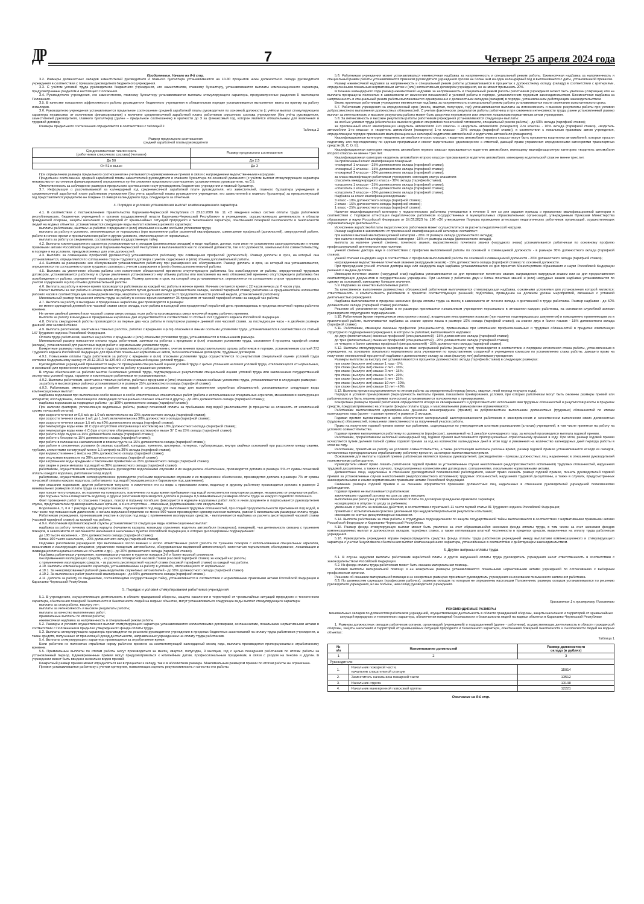ДР
7
Четверг 25 апреля 2024 года
Продолжение. Начало на 6-й стр.
3.2. Размеры должностных окладов заместителей руководителя и главного бухгалтера устанавливаются на 10-30 процентов ниже должностного оклада руководителя учреждения в соответствии с приказом руководителя бюджетного учреждения.
3.3. С учётом условий труда руководителю бюджетного учреждения, его заместителям, главному бухгалтеру, устанавливаются выплаты компенсационного характера, предусмотренные разделом 4 настоящего Положения.
3.4. Руководителю учреждения, его заместителям, главному бухгалтеру устанавливаются выплаты стимулирующего характера, предусмотренные разделом 5 настоящего Положения.
3.5. В качестве показателя эффективности работы руководителя бюджетного учреждения в обязательном порядке устанавливается выполнение квоты по приему на работу инвалидов.
3.6. Руководителю учреждения устанавливается предельное соотношение средней заработной платы руководителя по основной должности (с учётом выплат стимулирующего характера независимо от источников финансирования) к величине среднемесячной заработной платы работников списочного состава учреждения (без учёта руководителя, заместителей руководителя, главного бухгалтера) (далее – предельное соотношение) в кратности до 3 за финансовый год, которое является обязательным для включения в трудовой договор.
Размеры предельного соотношения определяются в соответствии с таблицей 2.
Таблица 2
Размер предельного соотношения
средней заработной платы руководителя
| Среднесписочная численность (работников списочного состава) (человек) | Размер предельного соотношения |
| --- | --- |
| До 50 | До 2,5 |
| От 51 и выше | До 3 |
При определении размера предельного соотношения не учитываются единовременные премии в связи с награждением ведомственными наградами.
Предельное соотношение средней заработной платы заместителей руководителя и главного бухгалтера по основной должности (с учётом выплат стимулирующего характера независимо от источников финансирования) определяется путём снижения предельного соотношения, установленного руководителю, на 0,5.
Ответственность за соблюдение размеров предельного соотношения несут руководитель бюджетного учреждения и главный бухгалтер.
3.7. Информация о рассчитываемой за календарный год среднемесячной заработной плате руководителя, его заместителей, главного бухгалтера учреждения и среднемесячной заработной плате работников учреждения (без учета заработной платы руководителя учреждения, его заместителей и главного бухгалтера) за предшествующий год представляется учредителю не позднее 15 января календарного года, следующего за отчетным.
4. Порядок и условия установления выплат компенсационного характера
4.1. В соответствии с постановлением Правительства Карачаево-Черкесской Республики от 23.10.2009 № 11 «О введении новых систем оплаты труда работников республиканских, бюджетных учреждений и органов государственной власти Карачаево-Черкесской Республики» в учреждениях, осуществляющих деятельность в области гражданской обороны, защиты населения и территорий от чрезвычайных ситуаций природного и техногенного характера, обеспечения пожарной безопасности и безопасности людей на водных объектах, устанавливаются следующие виды выплат компенсационного характера:
выплаты работникам, занятым на работах с вредными и (или) опасными и иными особыми условиями труда;
выплаты за работу в условиях, отклоняющихся от нормальных (при выполнении работ различной квалификации, совмещение профессий (должностей), сверхурочной работе, работе в ночное время и при выполнении работ в других условиях, отклоняющихся от нормальных;
выплата за работу со сведениями, составляющими государственную тайну.
4.2. Выплаты компенсационного характера устанавливаются к окладам (должностным окладам) в виде надбавок, доплат, если иное не установлено законодательными и иными правовыми актами Российской Федерации и Карачаево-Черкесской Республики и выплачиваются как по основной должности, так и по должности, занимаемой по совместительству, в порядке и на условиях, предусмотренных для этих должностей.
4.3. Выплата за совмещение профессий (должностей) устанавливается работнику при совмещении профессий (должностей). Размер доплаты и срок, на который она устанавливается, определяются по соглашению сторон трудового договора с учетом содержания и (или) объема дополнительной работы.
4.4. Выплата за расширение зон обслуживания устанавливается работнику при расширении зон обслуживания. Размер доплаты и срок, на который она устанавливается, определяются по соглашению сторон трудового договора с учетом содержания и (или) объема дополнительной работы.
4.5. Выплата за увеличение объема работы или исполнения обязанностей временно отсутствующего работника без освобождения от работы, определенной трудовым договором, устанавливается работнику в случае увеличения установленного ему объема работы или возложения на него обязанностей временно отсутствующего работника без освобождения от работы, определенной трудовым договором. Размер доплаты и срок, на который она устанавливается, определяется по соглашению сторон трудового договора с учетом содержания и (или) объема дополнительной работы.
4.6. Выплата за работу в ночное время производится работникам за каждый час работы в ночное время. Ночным считается время с 22 часов вечера до 6 часов утра.
Расчет выплаты за час работы в ночное время определяется путем деления оклада (должностного оклада, часовой тарифной ставки) работника на среднемесячное количество рабочих часов в соответствующем календарном месяце, квартале или году в зависимости от продолжительности рабочей недели, установленной работнику.
Минимальный размер повышения оплаты труда за работу в ночное время составляет 35 процентов от часовой тарифной ставки за каждый час работы.
4.7. Выплата за работу в выходные и праздничные нерабочие дни производится в размере:
не менее одинарной дневной или часовой ставки сверх оклада, если работа в выходной или праздничный нерабочий день производилась в пределах месячной нормы рабочего времени.
Не менее двойной дневной или часовой ставки сверх оклада, если работа производилась сверх месячной нормы рабочего времени.
Выплата за работу в выходные и праздничные нерабочие дни осуществляется в соответствии со статьей 153 Трудового кодекса Российской Федерации.
4.8. Оплата сверхурочной работы производится за первые два часа работы в полуторном размере дневной или часовой ставки, за последующие часы - в двойном размере дневной или часовой ставки.
4.9. Выплата работникам, занятым на тяжелых работах, работах с вредными и (или) опасными и иными особыми условиями труда, устанавливаются в соответствии со статьей 147 Трудового кодекса Российской Федерации.
Оплата труда работников, занятых на работах с вредными и (или) опасными условиями труда, устанавливается в повышенном размере.
Минимальный размер повышения оплаты труда работникам, занятым на работах с вредными и (или) опасными условиями труда, составляет 4 процента тарифной ставки (оклада), установленной для различных видов работ с нормальными условиями труда.
Конкретные размеры повышения оплаты труда устанавливаются работодателем с учетом мнения представительного органа работников в порядке, установленном статьей 372 Трудового кодекса Российской Федерации для принятия локальных нормативных актов, либо коллективным договором, трудовым договором.
4.9.1. Повышение оплаты труда работников за работу с вредными и (или) опасными условиями труда осуществляется по результатам специальной оценки условий труда согласно Федеральному закону от 28.12.2013 № 426-ФЗ «О специальной оценке условий труда».
Руководителями учреждений принимаются меры по проведению специальной оценки условий труда с целью уточнения наличия условий труда, отклоняющихся от нормальных, и оснований для применения компенсационных выплат за работу в указанных условиях.
В случае обеспечения на рабочих местах безопасных условий труда, подтвержденных результатами специальной оценки условий труда или заключением государственной экспертизы условий труда, гарантии и компенсации работникам не устанавливаются.
4.9.2. Выплаты работникам, занятым на тяжелых работах, работах с вредными и (или) опасными и иными особыми условиями труда, устанавливаются в следующих размерах:
за работу в высокогорных районах устанавливается в размере 25% должностного оклада (тарифной ставки).
4.9.3. Работникам, имеющим допуски к работе под водой и спускающимся под воду для выполнения служебных обязанностей, устанавливается следующие виды компенсационных выплат:
надбавка водолазам при выполнении особо важных и особо ответственных спасательных работ (работа с использованием специальных агрегатов, механизмов и изолирующих аппаратов; обследование, локализация и ликвидация потенциально опасных объектов и другое) - до 20% должностного оклада (тарифной ставки);
надбавка водолазам за подводные работы - до 100% должностного оклада (тарифной ставки);
При наличии факторов, усложняющих водолазные работы, размер почасовой оплаты за пребывание под водой увеличивается (в процентах за сложность от исчисленной суммы почасовой оплаты):
при скорости течения от 0,5 м/с до 1,0 м/с включительно на 20% должностного оклада (тарифной ставки);
при скорости течения свыше 1 м/с до 1,5 м/с включительно на 30% должностного оклада (тарифной ставки);
при скорости течения свыше 1,5 м/с на 40% должностного оклада (тарифной ставки);
при температуре воды ниже 10 С (при отсутствии обогревающих костюмов) на 10% должностного оклада (тарифной ставки);
при температуре воды ниже 4 С (при отсутствии обогревающих костюмов) и выше 37 С на 25% оклада (тарифной ставки);
при работе подо льдом на 15% должностного оклада (тарифной ставки);
при работе с беседки на 15% должностного оклада (тарифной ставки);
при работе в галошах на захламленном и вязком грунте на 15% должностного оклада (тарифной ставки);
при работе в стесненных условиях (в отсеках кораблей, колодцах, туннелях, цистернах, потернах, трубопроводах, внутри свайных оснований при расстоянии между сваями, трубами, элементами конструкций менее 1,5 метров) на 30% оклада (тарифной ставки);
при видимости менее 1 метра на 20% должностного оклада (тарифной ставки);
при отсутствии видимости на 30% должностного оклада (тарифной ставки);
при загрязнении воды вредными и токсичными примесями на 25% должностного оклада (тарифной ставки);
при сварке и резке металла под водой на 30% должностного оклада (тарифной ставки).
работникам, осуществившим непосредственное руководство водолазными спусками и их медицинское обеспечение, производится доплата в размере 5% от суммы почасовой оплаты каждого водолаза, работавшего под водой;
работникам, осуществившим непосредственное руководство учебными водолазными спусками и их медицинское обеспечение, производится доплата в размере 7% от суммы почасовой оплаты каждого водолаза, работавшего под водой (находившегося в барокамере под давлением);
при спасании водолазом, другим работником тонущего и извлечении его из воды с признаками жизни, водолазу и другому работнику производится доплата в размере 2 минимальных размеров оплаты труда за каждого спасенного;
при поиске тел утонувших, их подъеме на поверхность, извлечении из воды время пребывания под водой исчисляется в полуторном размере, независимо от результатов работ;
при подъеме тел на поверхность водолазу и другим работникам производится доплата в размере 0,5 минимальных размеров оплаты труда за каждого поднятого погибшего.
Факт проведения работ по спасанию тонущих, поиску и подъему погибших фиксируется в журнале водолазных работ либо в ином документе и подписывается руководителем спуска, представителем правоохранительных органов, а в его отсутствие - спасенным, родственниками или свидетелями.
Водолазам 4, 5, 6 и 7 разряда и другим работникам, спускающимся под воду для выполнения трудовых обязанностей, при общей продолжительности пребывания под водой, в том числе под повышенным давлением, с начала водолазной практики не менее 500 часов производится единовременная выплата, равная 5 минимальным размерам оплаты труда.
Работникам учреждения, принимавшим участие в спусках под воду с применением изолирующих средств, - выплачивается надбавка из расчета десятикратной часовой ставки (часовой тарифной ставки) за каждый час работы.
4.9.4. Работникам противопожарной службы устанавливаются следующие виды компенсационных выплат:
надбавка за работу личному составу караула (начальник караула, командир отделения, водитель автомобиля (пожарного), пожарный), чья деятельность связана с тушением пожаров, в зависимости от численности населения в населенных пунктах Российской Федерации, в которых дислоцированы подразделения:
до 100 тысяч населения, - 15% должностного оклада (тарифной ставки);
более 100 тысяч населения, - 20% должностного оклада (тарифной ставки).
Надбавка работникам учреждения при выполнении особо важных и особо ответственных работ (работа по тушению пожаров с использованием специальных агрегатов, механизмов и изолирующих аппаратов; управление пожарным автомобилем, оборудованным выдвижной автолестницей, коленчатым подъемником; обследование, локализация и ликвидация потенциально опасных объектов и др.) - до 20% должностного оклада (тарифной ставки).
Надбавка работникам учреждения, принимавшим участие в тушении пожаров 2-й и более высокой сложности:
без применения изолирующих средств, - из расчета пятикратной часовой ставки (часовой тарифной ставки) за каждый час работы;
с применением изолирующих средств, - из расчета десятикратной часовой ставки (часовой тарифной ставки) за каждый час работы.
4.10. Выплаты компенсационного характера, устанавливаемые за работу в условиях, отклоняющихся от нормальных:
4.10.1. За ненормированный рабочий день водителям служебных автомобилей - до 50% должностного оклада (тарифной ставки).
4.10.2. За выполнение работ различной квалификации - до 50% должностного оклада (тарифной ставки).
4.11. Доплата за работу со сведениями, составляющими государственную тайну, устанавливается в соответствии с нормативными правовыми актами Российской Федерации и Карачаево-Черкесской Республики.
5. Порядок и условия стимулирования работников учреждения
5.1. В учреждениях, осуществляющих деятельность в области гражданской обороны, защиты населения и территорий от чрезвычайных ситуаций природного и техногенного характера, обеспечения пожарной безопасности и безопасности людей на водных объектах, могут устанавливаться следующие виды выплат стимулирующего характера:
выплаты за стаж работы, выслугу лет;
выплаты за интенсивность и высокие результаты работы;
выплаты за качество выполняемых работ;
премиальные выплаты по итогам работы;
ежемесячная надбавка за напряженность и специальный режим работы.
5.2. Размеры и условия осуществления выплат стимулирующего характера устанавливаются коллективными договорами, соглашениями, локальными нормативными актами в соответствии с Положением в пределах утвержденного фонда оплаты труда.
5.3. Выплаты стимулирующего характера производятся по решению руководителя учреждения в пределах бюджетных ассигнований на оплату труда работников учреждения, а также средств, полученных от приносящей доход деятельности, направленных учреждением на оплату труда работников.
5.4. Выплаты стимулирующего характера производятся за отработанное время.
Если работник не полностью отработал норму рабочего времени за соответствующий календарный месяц года, выплата производится пропорционально отработанному времени.
5.5. Премиальные выплаты по итогам работы могут производиться за месяц, квартал, полугодие, 9 месяцев, год с целью поощрения работников по итогам работы за установленный период. Единовременные премии могут предусматриваться к юбилейным датам, профессиональным праздникам, в связи с уходом на пенсию и другие. В учреждении может быть введено несколько видов премий.
Конкретный размер премии может определяться как в процентах к окладу, так и в абсолютном размере. Максимальным размером премии по итогам работы не ограничена.
Премия устанавливается работнику с учетом критериев, позволяющих оценить результативность и качество его работы.
5.6. Работникам учреждения может устанавливаться ежемесячная надбавка за напряженность и специальный режим работы. Ежемесячная надбавка за напряженность и специальный режим работы устанавливается приказом руководителя учреждения сроком не более чем на один календарный год и выплачивается с даты, установленной приказом.
Размер ежемесячной надбавки за напряженность и специальный режим работы устанавливается в процентах к должностному окладу (окладу) в соответствии с критериями, определенными локальным нормативным актом и (или) коллективным договором учреждения, но не может превышать 20%.
В течение календарного года размер ежемесячной надбавки за напряженность и специальный режим работы работникам учреждения может быть увеличен (сокращен) или ее выплата прекращена полностью в зависимости от изменения показателей и условий работы в порядке, установленном трудовым законодательством. Ежемесячная надбавка за напряженность и специальный режим работы выплачивается одновременно с должностным окладом (окладом) в порядке, установленном действующим законодательством.
Вновь принятым работникам учреждения ежемесячная надбавка за напряженность и специальный режим работы устанавливается после окончания испытательного срока.
5.7. Работникам учреждения на определенный срок (месяц, квартал, полугодие, год) устанавливаются выплаты за интенсивность и высокие результаты работы при условии добросовестного выполнения должностных обязанностей. С учетом фактических результатов работы работника и при снижении интенсивности труда, ранее установленный размер выплат за интенсивность и высокие результаты работы может быть досрочно пересмотрен или отменен локальным нормативным актом учреждения.
5.8. За интенсивность и высокие результаты работы работникам учреждения устанавливаются следующие выплаты:
за особые условия труда (обеспечение высокого уровня оперативно-технической готовности, специальный режим работы) - до 50% оклада (тарифной ставки);
за присвоенный класс квалификации «водитель автомобиля 2-го класса» и «водитель автомобиля (пожарного) 2-го класса» - 10% оклада (тарифной ставки), «водитель автомобиля 1-го класса» и «водитель автомобиля (пожарного) 1-го класса» - 25% оклада (тарифной ставки), в соответствии с локальным правовым актом учреждения, определяющим порядок присвоения квалификационных категорий водителям автомобилей и водителям автомобиля (пожарного).
Квалификационные категории «водитель автомобиля второго класса», «водитель автомобиля первого класса» могут быть присвоены водителям автомобилей, которые прошли подготовку или переподготовку по единым программам и имеют водительское удостоверение с отметкой, дающей право управления определенными категориями транспортных средств (B, C, D, E).
Квалификационная категория «водитель автомобиля первого класса» присваивается водителю автомобиля, имеющему квалификационную категорию «водитель автомобиля второго класса» не менее трех лет.
Квалификационная категория «водитель автомобиля второго класса» присваивается водителю автомобиля, имеющему водительский стаж не менее трех лет.
За присвоенный класс квалификации пожарным:
«пожарный 1 класса» - 25% должностного оклада (тарифной ставки);
«пожарный 2 класса» - 15% должностного оклада (тарифной ставки);
«пожарный 3 класса» - 10% должностного оклада (тарифной ставки);
за класс квалификации работникам учреждения, имеющим статус спасателя:
спасатель международного класса - 30% оклада (тарифной ставки);
«спасатель 1 класса» - 25% должностного оклада (тарифной ставки);
«спасатель 2 класса» - 15% должностного оклада (тарифной ставки);
«спасатель 3 класса» - 10% должностного оклада (тарифной ставки).
Надбавка за класс квалификации водолазам:
3 класс - 10% должностного оклада (тарифной ставки);
2 класс - 15% должностного оклада (тарифной ставки);
1 класс - 25% должностного оклада (тарифной ставки).
Наличие квалификационной категории у педагогического работника учитывается в течение 5 лет со дня издания приказа о присвоении квалификационной категории в соответствии с Порядком аттестации педагогических работников государственных и муниципальных образовательных организаций, утвержденным Приказом Министерства образования и науки Российской Федерации от 24.03.2023 № 196 «Об утверждении Порядка проведения аттестации педагогических работников организаций, осуществляющих образовательную деятельность».
Исчисление заработной платы педагогических работников может осуществляться из расчета педагогической нагрузки.
Размер надбавки в зависимости от присвоенной квалификационной категории составляет:
при наличии высшей квалификационной категории - 20% от размера оклада (должностного оклада);
при наличии первой квалификационной категории - 15% от размера оклада (должностного оклада).
выплата за наличие ученой степени, почетного звания, ведомственного почетного звания (нагрудного знака) устанавливается работникам по основному профилю профессиональной деятельности при наличии:
ученой степени доктора наук в соответствии с профилем выполняемой работы по основной и совмещаемой должности - в размере 30% должностного оклада (тарифной ставки);
ученой степени кандидата наук в соответствии с профилем выполняемой работы по основной и совмещаемой должности - 20% должностного оклада (тарифной ставки);
награжденным ведомственным почетным званием (нагрудным знаком) - 15% должностного оклада (тарифной ставки) по основной должности.
При присуждении ученой степени доктора наук или кандидата наук надбавка устанавливается со дня принятия Министерством образования и науки Российской Федерации решения о выдаче диплома.
Имеющим почетное звание (нагрудный знак) надбавка устанавливается со дня присвоения почетного звания, награждения нагрудным знаком или со дня предоставления соответствующих документов в государственное учреждение. При наличии у работника двух и более почетных званий и (или) нагрудных знаков надбавка устанавливается по одному из оснований, имеющему большее значение.
5.9. Надбавка за качество выполняемых работ.
За качественное выполнение должностных обязанностей работникам выплачивается стимулирующая надбавка, основными условиями для установления которой являются: ответственность и компетентность работников в принятии соответствующих решений; подготовка, проведение на должном уровне мероприятий, связанных с уставной деятельностью учреждения.
Надбавка выплачивается в пределах экономии фонда оплаты труда за месяц в зависимости от личного вклада и достижений в труде работника. Размер надбавки - до 50% должностного оклада (тарифной ставки) работника.
Решение об установлении надбавки и ее размерах принимается начальником учреждения персонально в отношении каждого работника, на основании служебной записки руководителя структурного подразделения.
5.10. Работникам (кроме переводчиков иностранного языка), владеющим иностранными языками (при наличии подтверждающих документов) и повседневно применяющим их в практической работе, выплачивается надбавка за знание одного языка в размере 10% оклада (тарифной ставки), за знание двух и более языков - 15% должностного оклада (тарифной ставки).
5.11. Работникам, имеющим смежные профессии (специальности), применяемые при исполнении профессиональных и трудовых обязанностей в пределах компетенции структурного подразделения учреждения, в котором он работает, выплачивается надбавка:
до двух (включительно) смежных профессий (специальностей) - 15% должностного оклада (тарифной ставки);
до трех (включительно) смежных профессий (специальностей) - 20% должностного оклада (тарифной ставки);
от четырех и более смежных профессий (специальностей) - 25% должностного оклада (тарифной ставки).
5.12. Выплаты стимулирующего характера за стаж непрерывной работы (выслугу лет) производится в соответствии с порядком исчисления стажа работы, установленным в учреждении, на основании локального нормативного акта учреждения по представлению созданной в учреждении комиссии по установлению стажа работы, дающего право на получение ежемесячной процентной надбавки к должностному окладу за стаж (выслугу лет) работникам учреждения.
Размеры выплаты за выслугу лет устанавливаются в процентах должностного оклада (тарифной ставки) в следующих размерах:
при стаже (выслуге лет) свыше 1 года - 5%;
при стаже (выслуге лет) свыше 2 лет - 10%;
при стаже (выслуге лет) свыше 3 лет - 15%;
при стаже (выслуге лет) свыше 4 лет - 20%;
при стаже (выслуге лет) свыше 5 лет - 25%;
при стаже (выслуге лет) свыше 10 лет - 30%;
при стаже (выслуге лет) свыше 15 лет - 40%.
5.13. Выплата премии осуществляется по итогам работы за определенный период (месяц, квартал, иной период текущего года).
Порядок и условия премирования (периодичность выплаты премии, показатели премирования, условия, при которых работникам могут быть снижены размеры премий или работники могут быть лишены премии полностью) устанавливаются положениями о премировании.
Конкретные размеры премий работников определяются исходя из своевременного и добросовестного исполнения ими трудовых обязанностей и результатов работы в пределах средств, предусматриваемых на эти цели фондом оплаты труда, и максимальными размерами не ограничиваются.
Работникам выплачивается единовременное денежное вознаграждение (премия) за добросовестное выполнение должностных (трудовых) обязанностей по итогам календарного года (далее - годовая премия) в размере 2 окладов.
Годовая премия выплачивается в целях обеспечения материальной заинтересованности работников в своевременном и качественном выполнении своих должностных (трудовых) обязанностей, повышении ответственности за порученный участок работы.
Право на получение годовой премии имеют все работники, содержащиеся по утвержденным штатным расписаниям (штатам) учреждений, в том числе принятые на работу на условиях совместительства.
Годовая премия выплачивается работнику по должности (профессии), занимаемой на 1 декабря календарного года, за который производится выплата годовой премии.
Работникам, проработавшим неполный календарный год, годовая премия выплачивается пропорционально отработанному времени в году. При этом, размер годовой премии исчисляется путем деления полной суммы годовой премии за год на количество календарных дней в этом году и умножения на количество календарных дней периода работы в этом же году.
Работникам, принятым на работу на условиях совместительства, а также работающим неполное рабочее время, размер годовой премии устанавливается исходя из окладов, исчисленных пропорционально отработанному рабочему времени, за которое выплачивается премия.
Основанием для выплаты годовой премии работникам являются приказы руководителей, руководителям - приказы должностных лиц, наделенных в отношении руководителей полномочиями работодателя.
Руководители имеют право лишать работников годовой премии за установленные случаи неисполнения (недобросовестного исполнения) трудовых обязанностей, нарушения трудовой дисциплины, а также в случаях, предусмотренных коллективными договорами, соглашениями, локальными нормативными актами.
Должностные лица, наделенные в отношении руководителей полномочиями работодателя, имеют право снижать размер годовой премии, лишать руководителей годовой премии за установленные случаи неисполнения (недобросовестного исполнения) трудовых обязанностей, нарушения трудовой дисциплины, а также в случаях, предусмотренных законодательными и иными нормативными правовыми актами Российской Федерации.
Снижение размера годовой премии и ее лишение оформляется приказами должностных лиц, наделенных в отношении руководителей учреждений полномочиями работодателя.
Годовая премия не выплачивается работникам:
заключившим трудовой договор на срок до двух месяцев;
выполняющим работу на условиях почасовой оплаты по договорам гражданско-правового характера;
находящимся в отпуске по уходу за ребенком;
уволенным с работы за виновные действия, в соответствии с пунктами 5-11 части первой статьи 81 Трудового кодекса Российской Федерации;
принятым с испытательным сроком и уволенным при неудовлетворительном результате испытания;
имеющим не снятые дисциплинарные взыскания.
5.14. Выплата работникам за стаж работы в структурных подразделениях по защите государственной тайны выплачивается в соответствии с нормативными правовыми актами Российской Федерации и Карачаево-Черкесской Республики.
5.15. Размер фонда стимулирующих выплат может быть увеличен за счет образовавшейся экономии фонда оплаты труда, в том числе за счет экономии фондов компенсационных выплат и должностных окладов, тарифных ставок, а также оптимизации штатной численности в пределах средств, выделенных на оплату труда работников учреждения.
5.16. Руководитель учреждения вправе перераспределять средства фонда оплаты труда работников учреждений между выплатами компенсационного и стимулирующего характера с учетом безусловного обеспечения выплат компенсационного характера, установленных в соответствии с действующим законодательством.
6. Другие вопросы оплаты труда
6.1. В случае задержки выплаты работникам заработной платы и других нарушений оплаты труда руководитель учреждения несет ответственность в соответствии с законодательством Российской Федерации.
6.2. Из фонда оплаты труда работникам может быть оказана материальная помощь.
Условия выплаты материальной помощи и ее конкретные размеры устанавливаются локальными нормативными актами учреждений по согласованию с выборным профсоюзным органом.
Решение об оказании материальной помощи и ее конкретных размерах принимает руководитель учреждения на основании письменного заявления работника.
6.3. По должностям служащих (профессиям рабочих), размеры окладов по которым не определены настоящим Положением, размеры окладов устанавливаются по решению руководителя учреждения, но не больше, чем оклад руководителя учреждения.
Приложение 1 к примерному Положению
РЕКОМЕНДУЕМЫЕ РАЗМЕРЫ
минимальных окладов по должностям работников учреждений, осуществляющих деятельность в области гражданской обороны, защиты населения и территорий от чрезвычайных ситуаций природного и техногенного характера, обеспечения пожарной безопасности и безопасности людей на водных объектах в Карачаево-Черкесской Республике
1. Размеры должностных окладов работников органов, организаций (учреждений) и подразделений (далее - работники), осуществляющих деятельность в области гражданской обороны, защиты населения и территорий от чрезвычайных ситуаций природного и техногенного характера, обеспечения пожарной безопасности и безопасности людей на водных объектах:
Таблица 1
| № п/п | Наименование должностей | Размер должностного оклада (в рублях) |
| --- | --- | --- |
| 1 | 2 | 3 |
| Руководители | | |
| 1. | Начальник пожарной части, начальник спасательной станции | 15014 |
| 2. | Заместитель начальника пожарной части | 13512 |
| 3. | Начальник отдела | 13198 |
| 4. | Начальник маневренной поисковой группы | 12221 |
Окончание на 8-й стр.